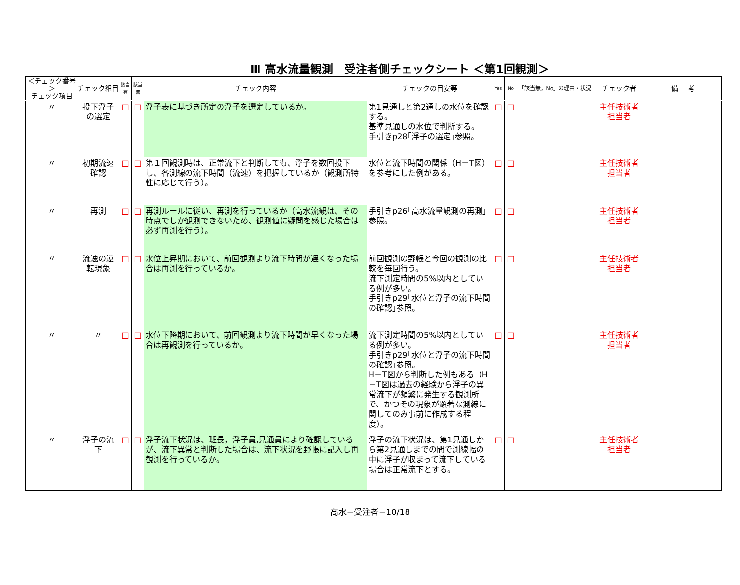Ⅲ 高水流量観測　受注者側チェックシート ＜第1回観測＞
| ＜チェック番号＞ チェック項目 | チェック細目 | 該当 有 | 該当 無 | チェック内容 | チェックの目安等 | Yes | No | 「該当無，No」の理由・状況 | チェック者 | 備 考 |
| --- | --- | --- | --- | --- | --- | --- | --- | --- | --- | --- |
| 〃 | 投下浮子の選定 | □ | □ | 浮子表に基づき所定の浮子を選定しているか。 | 第1見通しと第2通しの水位を確認する。 基準見通しの水位で判断する。 手引きp28｢浮子の選定｣参照。 | □ | □ | | 主任技術者 担当者 | |
| 〃 | 初期流速確認 | □ | □ | 第１回観測時は、正常流下と判断しても、浮子を数回投下し、各測線の流下時間（流速）を把握しているか（観測所特性に応じて行う）。 | 水位と流下時間の関係（H－T図）を参考にした例がある。 | □ | □ | | 主任技術者 担当者 | |
| 〃 | 再測 | □ | □ | 再測ルールに従い、再測を行っているか（高水流観は、その時点でしか観測できないため、観測値に疑問を感じた場合は必ず再測を行う）。 | 手引きp26｢高水流量観測の再測｣参照。 | □ | □ | | 主任技術者 担当者 | |
| 〃 | 流速の逆転現象 | □ | □ | 水位上昇期において、前回観測より流下時間が遅くなった場合は再測を行っているか。 | 前回観測の野帳と今回の観測の比較を毎回行う。 流下測定時間の5%以内としている例が多い。 手引きp29｢水位と浮子の流下時間の確認｣参照。 | □ | □ | | 主任技術者 担当者 | |
| 〃 | 〃 | □ | □ | 水位下降期において、前回観測より流下時間が早くなった場合は再観測を行っているか。 | 流下測定時間の5%以内としている例が多い。 手引きp29｢水位と浮子の流下時間の確認｣参照。 H－T図から判断した例もある（H－T図は過去の経験から浮子の異常流下が頻繁に発生する観測所で、かつその現象が顕著な測線に関してのみ事前に作成する程度）。 | □ | □ | | 主任技術者 担当者 | |
| 〃 | 浮子の流下 | □ | □ | 浮子流下状況は、班長，浮子員,見通員により確認しているが、流下異常と判断した場合は、流下状況を野帳に記入し再観測を行っているか。 | 浮子の流下状況は、第1見通しから第2見通しまでの間で測線幅の中に浮子が収まって流下している場合は正常流下とする。 | □ | □ | | 主任技術者 担当者 | |
高水−受注者−10/18